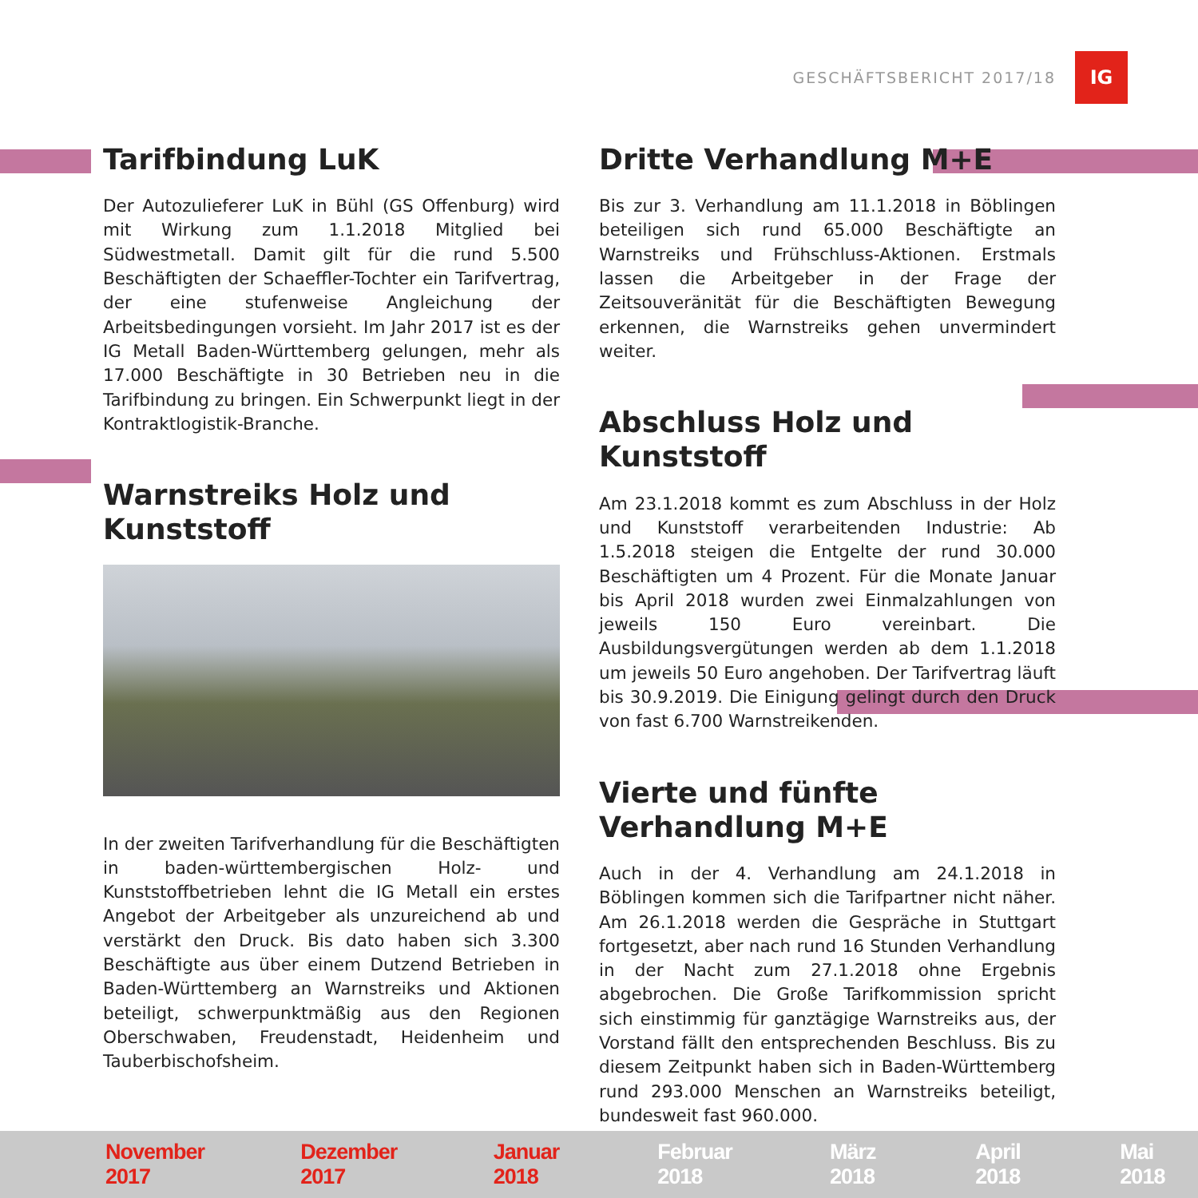GESCHÄFTSBERICHT 2017/18
IG
Tarifbindung LuK
Der Autozulieferer LuK in Bühl (GS Offenburg) wird mit Wirkung zum 1.1.2018 Mitglied bei Südwestmetall. Damit gilt für die rund 5.500 Beschäftigten der Schaeffler-Tochter ein Tarifvertrag, der eine stufenweise Angleichung der Arbeitsbedingungen vorsieht. Im Jahr 2017 ist es der IG Metall Baden-Württemberg gelungen, mehr als 17.000 Beschäftigte in 30 Betrieben neu in die Tarifbindung zu bringen. Ein Schwerpunkt liegt in der Kontraktlogistik-Branche.
Warnstreiks Holz und Kunststoff
In der zweiten Tarifverhandlung für die Beschäftigten in baden-württembergischen Holz- und Kunststoffbetrieben lehnt die IG Metall ein erstes Angebot der Arbeitgeber als unzureichend ab und verstärkt den Druck. Bis dato haben sich 3.300 Beschäftigte aus über einem Dutzend Betrieben in Baden-Württemberg an Warnstreiks und Aktionen beteiligt, schwerpunktmäßig aus den Regionen Oberschwaben, Freudenstadt, Heidenheim und Tauberbischofsheim.
Dritte Verhandlung M+E
Bis zur 3. Verhandlung am 11.1.2018 in Böblingen beteiligen sich rund 65.000 Beschäftigte an Warnstreiks und Frühschluss-Aktionen. Erstmals lassen die Arbeitgeber in der Frage der Zeitsouveränität für die Beschäftigten Bewegung erkennen, die Warnstreiks gehen unvermindert weiter.
Abschluss Holz und Kunststoff
Am 23.1.2018 kommt es zum Abschluss in der Holz und Kunststoff verarbeitenden Industrie: Ab 1.5.2018 steigen die Entgelte der rund 30.000 Beschäftigten um 4 Prozent. Für die Monate Januar bis April 2018 wurden zwei Einmalzahlungen von jeweils 150 Euro vereinbart. Die Ausbildungsvergütungen werden ab dem 1.1.2018 um jeweils 50 Euro angehoben. Der Tarifvertrag läuft bis 30.9.2019. Die Einigung gelingt durch den Druck von fast 6.700 Warnstreikenden.
Vierte und fünfte
Verhandlung M+E
Auch in der 4. Verhandlung am 24.1.2018 in Böblingen kommen sich die Tarifpartner nicht näher. Am 26.1.2018 werden die Gespräche in Stuttgart fortgesetzt, aber nach rund 16 Stunden Verhandlung in der Nacht zum 27.1.2018 ohne Ergebnis abgebrochen. Die Große Tarifkommission spricht sich einstimmig für ganztägige Warnstreiks aus, der Vorstand fällt den entsprechenden Beschluss. Bis zu diesem Zeitpunkt haben sich in Baden-Württemberg rund 293.000 Menschen an Warnstreiks beteiligt, bundesweit fast 960.000.
November 2017 Dezember 2017 Januar 2018 Februar 2018 März 2018 April 2018 Mai 2018